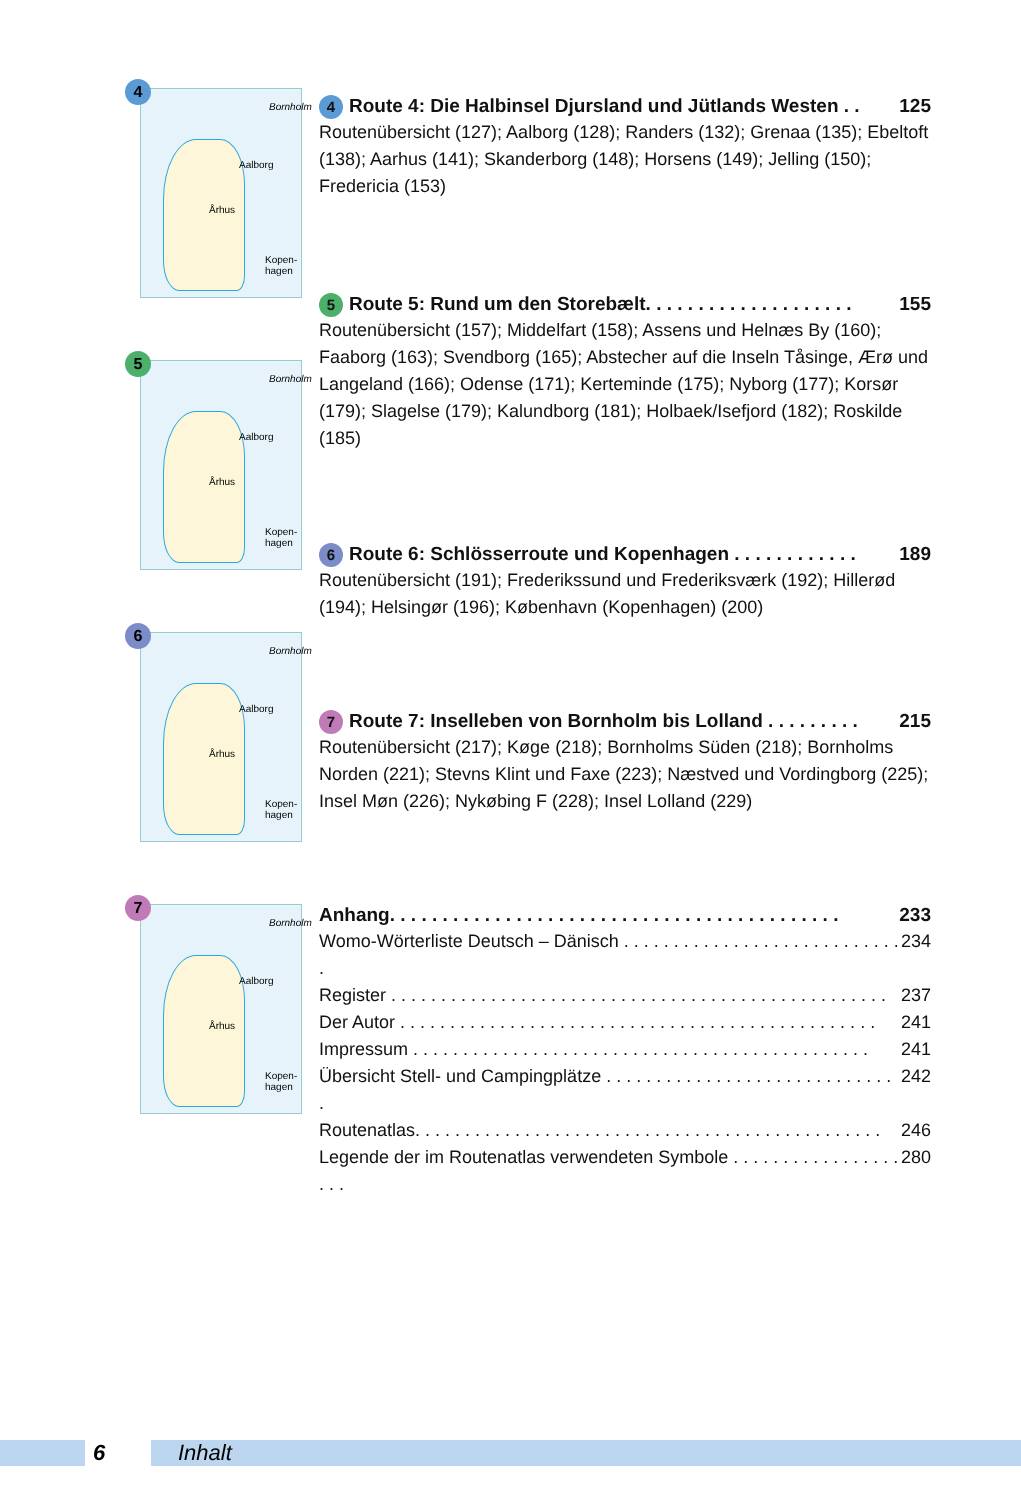4
Aalborg
Århus
Kopen-hagen
Bornholm
5
Aalborg
Århus
Kopen-hagen
Bornholm
6
Aalborg
Århus
Kopen-hagen
Bornholm
7
Aalborg
Århus
Kopen-hagen
Bornholm
4 Route 4: Die Halbinsel Djursland und Jütlands Westen . . 125
Routenübersicht (127); Aalborg (128); Randers (132); Grenaa (135); Ebeltoft (138); Aarhus (141); Skanderborg (148); Horsens (149); Jelling (150); Fredericia (153)
5 Route 5: Rund um den Storebælt. . . . . . . . . . . . . . . . . . . . 155
Routenübersicht (157); Middelfart (158); Assens und Helnæs By (160); Faaborg (163); Svendborg (165); Abstecher auf die Inseln Tåsinge, Ærø und Langeland (166); Odense (171); Kerteminde (175); Nyborg (177); Korsør (179); Slagelse (179); Kalundborg (181); Holbaek/Isefjord (182); Roskilde (185)
6 Route 6: Schlösserroute und Kopenhagen . . . . . . . . . . . . 189
Routenübersicht (191); Frederikssund und Frederiksværk (192); Hillerød (194); Helsingør (196); København (Kopenhagen) (200)
7 Route 7: Inselleben von Bornholm bis Lolland . . . . . . . . . 215
Routenübersicht (217); Køge (218); Bornholms Süden (218); Bornholms Norden (221); Stevns Klint und Faxe (223); Næstved und Vordingborg (225); Insel Møn (226); Nykøbing F (228); Insel Lolland (229)
Anhang. . . . . . . . . . . . . . . . . . . . . . . . . . . . . . . . . . . . . . . . . . . 233
Womo-Wörterliste Deutsch – Dänisch . . . . . . . . . . . . . . . . . . . . . . . . . . . . . 234
Register . . . . . . . . . . . . . . . . . . . . . . . . . . . . . . . . . . . . . . . . . . . . . . . . . . 237
Der Autor . . . . . . . . . . . . . . . . . . . . . . . . . . . . . . . . . . . . . . . . . . . . . . . . 241
Impressum . . . . . . . . . . . . . . . . . . . . . . . . . . . . . . . . . . . . . . . . . . . . . . 241
Übersicht Stell- und Campingplätze . . . . . . . . . . . . . . . . . . . . . . . . . . . . . . 242
Routenatlas. . . . . . . . . . . . . . . . . . . . . . . . . . . . . . . . . . . . . . . . . . . . . . . 246
Legende der im Routenatlas verwendeten Symbole . . . . . . . . . . . . . . . . . . . . 280
6 Inhalt